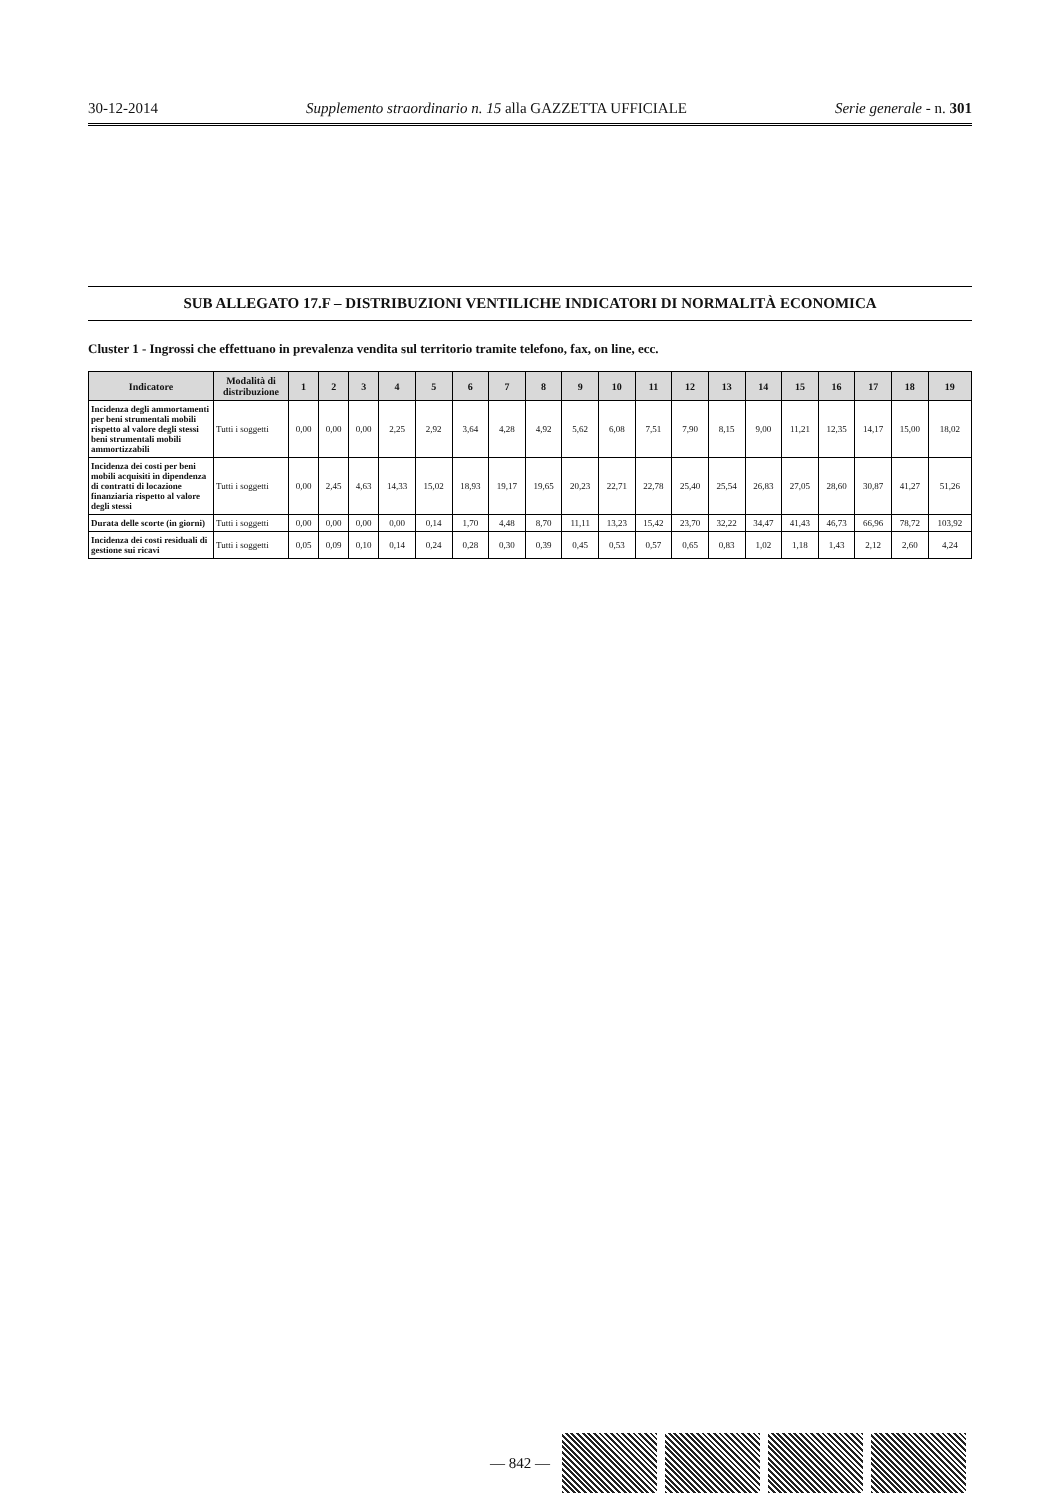30-12-2014 Supplemento straordinario n. 15 alla GAZZETTA UFFICIALE Serie generale - n. 301
SUB ALLEGATO 17.F – DISTRIBUZIONI VENTILICHE INDICATORI DI NORMALITÀ ECONOMICA
Cluster 1 - Ingrossi che effettuano in prevalenza vendita sul territorio tramite telefono, fax, on line, ecc.
| Indicatore | Modalità di distribuzione | 1 | 2 | 3 | 4 | 5 | 6 | 7 | 8 | 9 | 10 | 11 | 12 | 13 | 14 | 15 | 16 | 17 | 18 | 19 |
| --- | --- | --- | --- | --- | --- | --- | --- | --- | --- | --- | --- | --- | --- | --- | --- | --- | --- | --- | --- | --- |
| Incidenza degli ammortamenti per beni strumentali mobili rispetto al valore degli stessi beni strumentali mobili ammortizzabili | Tutti i soggetti | 0,00 | 0,00 | 0,00 | 2,25 | 2,92 | 3,64 | 4,28 | 4,92 | 5,62 | 6,08 | 7,51 | 7,90 | 8,15 | 9,00 | 11,21 | 12,35 | 14,17 | 15,00 | 18,02 |
| Incidenza dei costi per beni mobili acquisiti in dipendenza di contratti di locazione finanziaria rispetto al valore degli stessi | Tutti i soggetti | 0,00 | 2,45 | 4,63 | 14,33 | 15,02 | 18,93 | 19,17 | 19,65 | 20,23 | 22,71 | 22,78 | 25,40 | 25,54 | 26,83 | 27,05 | 28,60 | 30,87 | 41,27 | 51,26 |
| Durata delle scorte (in giorni) | Tutti i soggetti | 0,00 | 0,00 | 0,00 | 0,00 | 0,14 | 1,70 | 4,48 | 8,70 | 11,11 | 13,23 | 15,42 | 23,70 | 32,22 | 34,47 | 41,43 | 46,73 | 66,96 | 78,72 | 103,92 |
| Incidenza dei costi residuali di gestione sui ricavi | Tutti i soggetti | 0,05 | 0,09 | 0,10 | 0,14 | 0,24 | 0,28 | 0,30 | 0,39 | 0,45 | 0,53 | 0,57 | 0,65 | 0,83 | 1,02 | 1,18 | 1,43 | 2,12 | 2,60 | 4,24 |
— 842 —